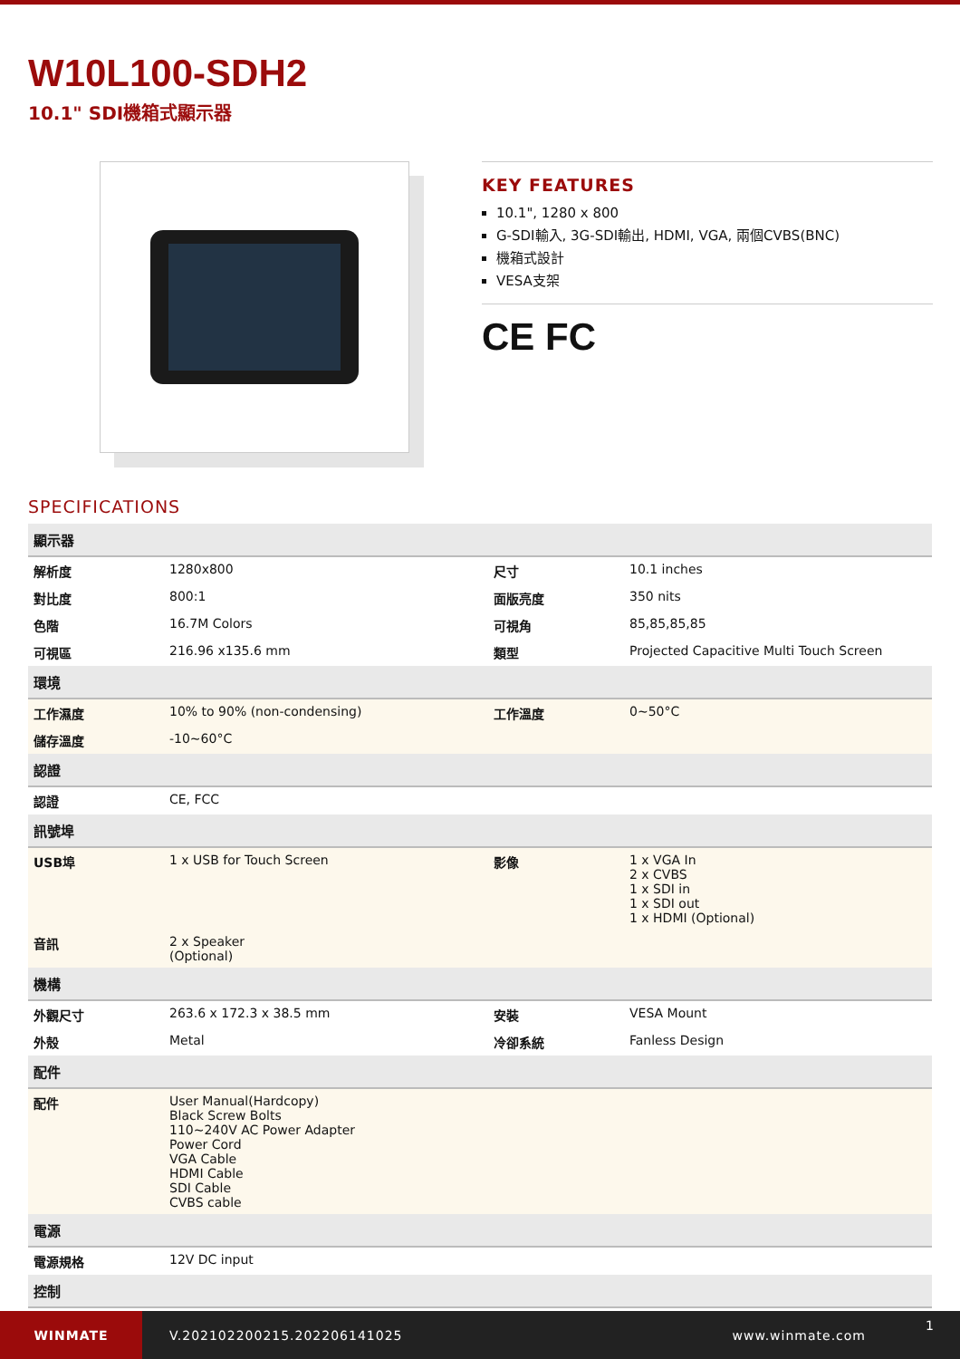W10L100-SDH2
10.1" SDI機箱式顯示器
KEY FEATURES
10.1", 1280 x 800
G-SDI輸入, 3G-SDI輸出, HDMI, VGA, 兩個CVBS(BNC)
機箱式設計
VESA支架
CE FC
SPECIFICATIONS
| 顯示器 | | | |
| 解析度 | 1280x800 | 尺寸 | 10.1 inches |
| 對比度 | 800:1 | 面版亮度 | 350 nits |
| 色階 | 16.7M Colors | 可視角 | 85,85,85,85 |
| 可視區 | 216.96 x135.6 mm | 類型 | Projected Capacitive Multi Touch Screen |
| 環境 | | | |
| 工作濕度 | 10% to 90% (non-condensing) | 工作溫度 | 0~50°C |
| 儲存溫度 | -10~60°C | | |
| 認證 | | | |
| 認證 | CE, FCC | | |
| 訊號埠 | | | |
| USB埠 | 1 x USB for Touch Screen | 影像 | 1 x VGA In 2 x CVBS 1 x SDI in 1 x SDI out 1 x HDMI (Optional) |
| 音訊 | 2 x Speaker (Optional) | | |
| 機構 | | | |
| 外觀尺寸 | 263.6 x 172.3 x 38.5 mm | 安裝 | VESA Mount |
| 外殼 | Metal | 冷卻系統 | Fanless Design |
| 配件 | | | |
| 配件 | User Manual(Hardcopy) Black Screw Bolts 110~240V AC Power Adapter Power Cord VGA Cable HDMI Cable SDI Cable CVBS cable | | |
| 電源 | | | |
| 電源規格 | 12V DC input | | |
| 控制 | | | |
WINMATE
V.202102200215.202206141025 www.winmate.com
1